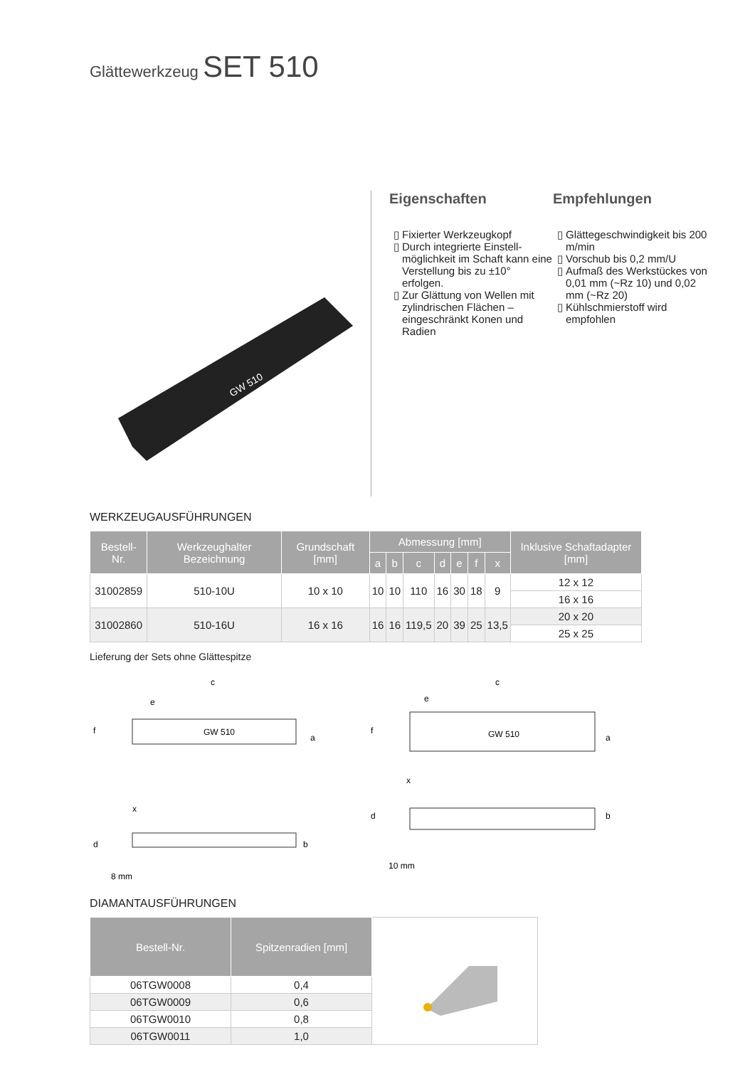Glättewerkzeug SET 510
GW 510
Eigenschaften
Fixierter Werkzeugkopf
Durch integrierte Einstell-möglichkeit im Schaft kann eine Verstellung bis zu ±10° erfolgen.
Zur Glättung von Wellen mit zylindrischen Flächen – eingeschränkt Konen und Radien
Empfehlungen
Glättegeschwindigkeit bis 200 m/min
Vorschub bis 0,2 mm/U
Aufmaß des Werkstückes von 0,01 mm (~Rz 10) und 0,02 mm (~Rz 20)
Kühlschmierstoff wird empfohlen
WERKZEUGAUSFÜHRUNGEN
| Bestell-Nr. | Werkzeughalter Bezeichnung | Grundschaft [mm] | Abmessung [mm] | | | | | | | Inklusive Schaftadapter [mm] |
| --- | --- | --- | --- | --- | --- | --- | --- | --- | --- | --- |
| | | | a | b | c | d | e | f | x | |
| 31002859 | 510-10U | 10 x 10 | 10 | 10 | 110 | 16 | 30 | 18 | 9 | 12 x 12 |
| | | | | | | | | | | 16 x 16 |
| 31002860 | 510-16U | 16 x 16 | 16 | 16 | 119,5 | 20 | 39 | 25 | 13,5 | 20 x 20 |
| | | | | | | | | | | 25 x 25 |
Lieferung der Sets ohne Glättespitze
c
e
f
a
GW 510
x
d
b
8 mm
c
e
f
a
GW 510
x
d
b
10 mm
DIAMANTAUSFÜHRUNGEN
| Bestell-Nr. | Spitzenradien [mm] | |
| 06TGW0008 | 0,4 | |
| 06TGW0009 | 0,6 | |
| 06TGW0010 | 0,8 | |
| 06TGW0011 | 1,0 | |